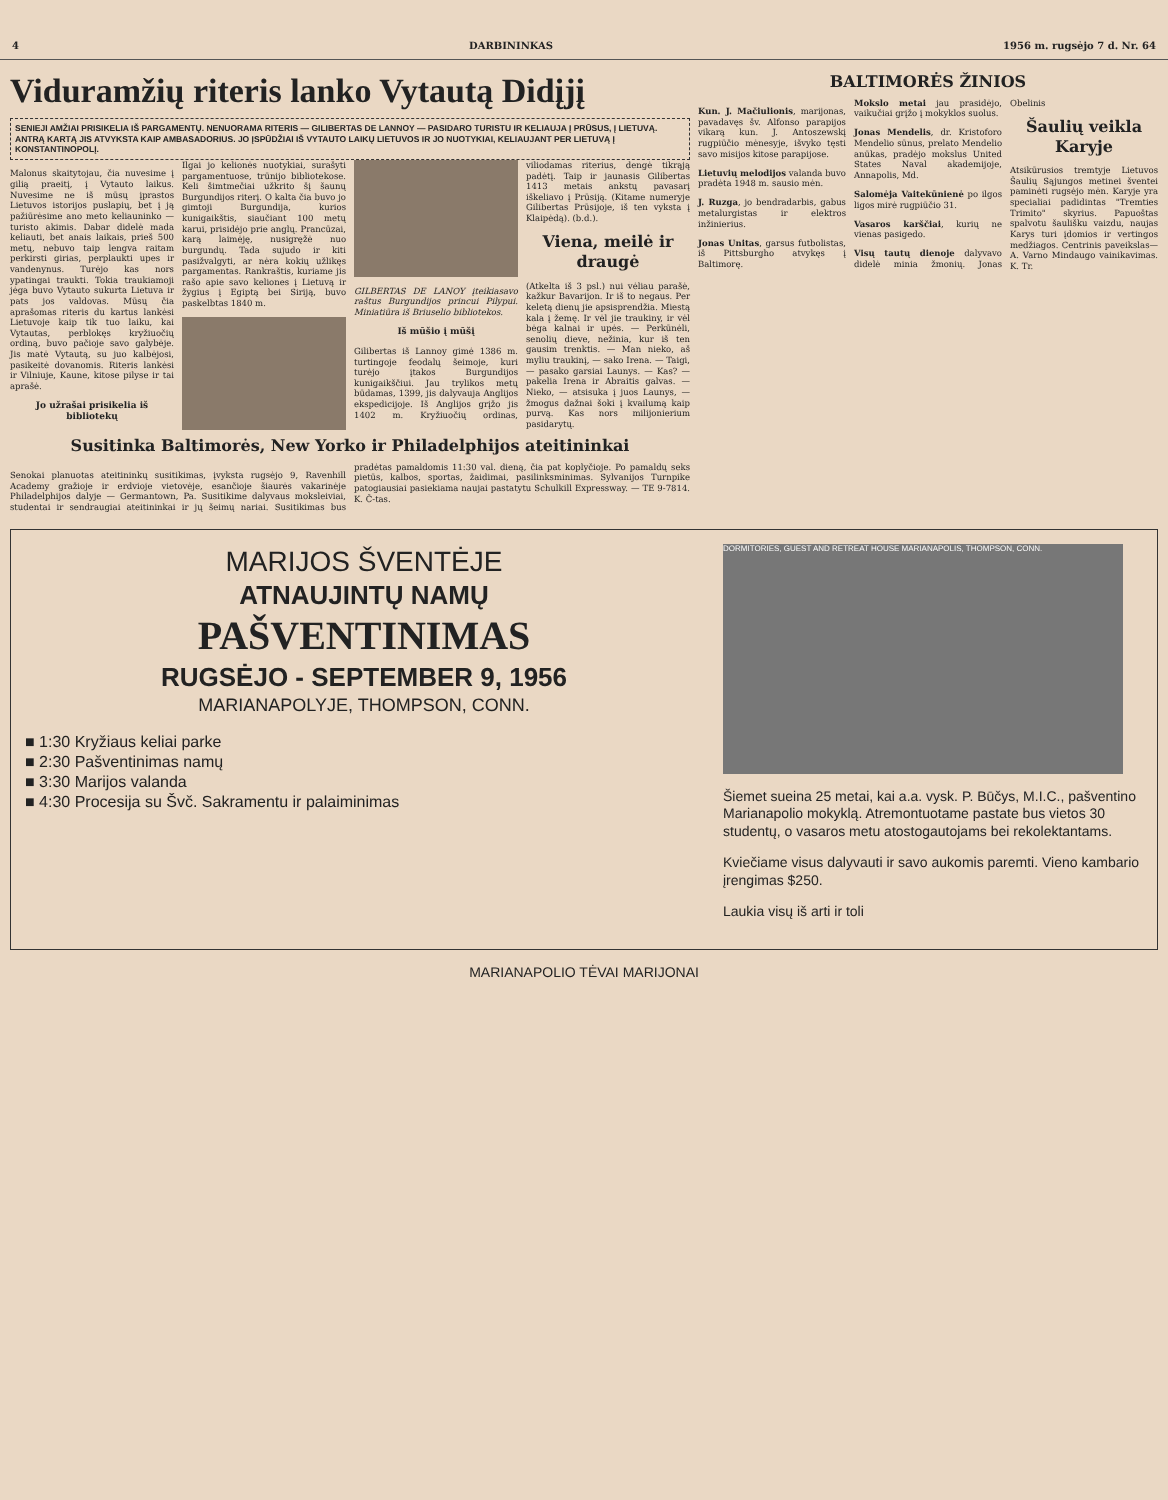4 DARBININKAS 1956 m. rugsėjo 7 d. Nr. 64
Viduramžių riteris lanko Vytautą Didįjį
SENIEJI AMŽIAI PRISIKELIA IŠ PARGAMENTŲ. NENUORAMA RITERIS — GILIBERTAS DE LANNOY — PASIDARO TURISTU IR KELIAUJA Į PRŪSUS, Į LIETUVĄ. ANTRĄ KARTĄ JIS ATVYKSTA KAIP AMBASADORIUS. JO ĮSPŪDŽIAI IŠ VYTAUTO LAIKŲ LIETUVOS IR JO NUOTYKIAI, KELIAUJANT PER LIETUVĄ Į KONSTANTINOPOLĮ.
Malonus skaitytojau, čia nuvesime į gilią praeitį, į Vytauto laikus. Nuvesime ne iš mūsų įprastos Lietuvos istorijos puslapių, bet į ją pažiūrėsime ano meto keliauninko — turisto akimis. Dabar didelė mada keliauti, bet anais laikais, prieš 500 metų, nebuvo taip lengva raitam perkirsti girias, perplaukti upes ir vandenynus. Turėjo kas nors ypatingai traukti. Tokia traukiamoji jėga buvo Vytauto sukurta Lietuva ir pats jos valdovas. Mūsų čia aprašomas riteris du kartus lankėsi Lietuvoje kaip tik tuo laiku, kai Vytautas, perblokęs kryžiuočių ordiną, buvo pačioje savo galybėje. Jis matė Vytautą, su juo kalbėjosi, pasikeitė dovanomis. Riteris lankėsi ir Vilniuje, Kaune, kitose pilyse ir tai aprašė.
Jo užrašai prisikelia iš bibliotekų
Ilgai jo kelionės nuotykiai, surašyti pargamentuose, trūnijo bibliotekose. Keli šimtmečiai užkrito šį šaunų Burgundijos riterį. O kalta čia buvo jo gimtoji Burgundija, kurios kunigaikštis, siaučiant 100 metų karui, prisidėjo prie anglų. Prancūzai, karą laimėję, nusigręžė nuo burgundų. Tada sujudo ir kiti pasižvalgyti, ar nėra kokių užlikęs pargamentas. Rankraštis, kuriame jis rašo apie savo keliones į Lietuvą ir žygius į Egiptą bei Siriją, buvo paskelbtas 1840 m.
GILBERTAS DE LANOY įteikiasavo raštus Burgundijos princui Pilypui. Miniatiūra iš Briuselio bibliotekos.
Iš mūšio į mūšį
Gilibertas iš Lannoy gimė 1386 m. turtingoje feodalų šeimoje, kuri turėjo įtakos Burgundijos kunigaikščiui. Jau trylikos metų būdamas, 1399, jis dalyvauja Anglijos ekspedicijoje. Iš Anglijos grįžo jis 1402 m. Kryžiuočių ordinas, viliodamas riterius, dengė tikrąją padėtį. Taip ir jaunasis Gilibertas 1413 metais ankstų pavasarį iškeliavo į Prūsiją. (Kitame numeryje Gilibertas Prūsijoje, iš ten vyksta į Klaipėdą). (b.d.).
Viena, meilė ir draugė
(Atkelta iš 3 psl.) nui vėliau parašė, kažkur Bavarijon. Ir iš to negaus. Per keletą dienų jie apsisprendžia. Miestą kala į žemę. Ir vėl jie traukiny, ir vėl bėga kalnai ir upės. — Perkūnėli, senolių dieve, nežinia, kur iš ten gausim trenktis. — Man nieko, aš myliu traukinį, — sako Irena. — Taigi, — pasako garsiai Launys. — Kas? — pakelia Irena ir Abraitis galvas. — Nieko, — atsisuka į juos Launys, — žmogus dažnai šoki į kvailumą kaip purvą. Kas nors milijonierium pasidarytų.
Susitinka Baltimorės, New Yorko ir Philadelphijos ateitininkai
Senokai planuotas ateitininkų susitikimas, įvyksta rugsėjo 9, Ravenhill Academy gražioje ir erdvioje vietovėje, esančioje šiaurės vakarinėje Philadelphijos dalyje — Germantown, Pa. Susitikime dalyvaus moksleiviai, studentai ir sendraugiai ateitininkai ir jų šeimų nariai. Susitikimas bus pradėtas pamaldomis 11:30 val. dieną, čia pat koplyčioje. Po pamaldų seks pietūs, kalbos, sportas, žaidimai, pasilinksminimas. Sylvanijos Turnpike patogiausiai pasiekiama naujai pastatytu Schulkill Expressway. — TE 9-7814. K. Č-tas.
BALTIMORĖS ŽINIOS
Kun. J. Mačiulionis, marijonas, pavadavęs šv. Alfonso parapijos vikarą kun. J. Antoszewskį rugpiūčio mėnesyje, išvyko tęsti savo misijos kitose parapijose.
Lietuvių melodijos valanda buvo pradėta 1948 m. sausio mėn.
J. Ruzga, jo bendradarbis, gabus metalurgistas ir elektros inžinierius.
Jonas Unitas, garsus futbolistas, iš Pittsburgho atvykęs į Baltimorę.
Mokslo metai jau prasidėjo, vaikučiai grįžo į mokyklos suolus.
Jonas Mendelis, dr. Kristoforo Mendelio sūnus, prelato Mendelio anūkas, pradėjo mokslus United States Naval akademijoje, Annapolis, Md.
Salomėja Vaitekūnienė po ilgos ligos mirė rugpiūčio 31.
Vasaros karščiai, kurių ne vienas pasigedo.
Visų tautų dienoje dalyvavo didelė minia žmonių. Jonas Obelinis
Šaulių veikla Karyje
Atsikūrusios tremtyje Lietuvos Šaulių Sąjungos metinei šventei paminėti rugsėjo mėn. Karyje yra specialiai padidintas "Tremties Trimito" skyrius. Papuoštas spalvotu šaulišku vaizdu, naujas Karys turi įdomios ir vertingos medžiagos. Centrinis paveikslas— A. Varno Mindaugo vainikavimas. K. Tr.
MARIJOS ŠVENTĖJE
ATNAUJINTŲ NAMŲ
PAŠVENTINIMAS
RUGSĖJO - SEPTEMBER 9, 1956
MARIANAPOLYJE, THOMPSON, CONN.
■ 1:30 Kryžiaus keliai parke
■ 2:30 Pašventinimas namų
■ 3:30 Marijos valanda
■ 4:30 Procesija su Švč. Sakramentu ir palaiminimas
DORMITORIES, GUEST AND RETREAT HOUSE MARIANAPOLIS, THOMPSON, CONN.
Šiemet sueina 25 metai, kai a.a. vysk. P. Būčys, M.I.C., pašventino Marianapolio mokyklą. Atremontuotame pastate bus vietos 30 studentų, o vasaros metu atostogautojams bei rekolektantams.
Kviečiame visus dalyvauti ir savo aukomis paremti. Vieno kambario įrengimas $250.
Laukia visų iš arti ir toli
MARIANAPOLIO TĖVAI MARIJONAI